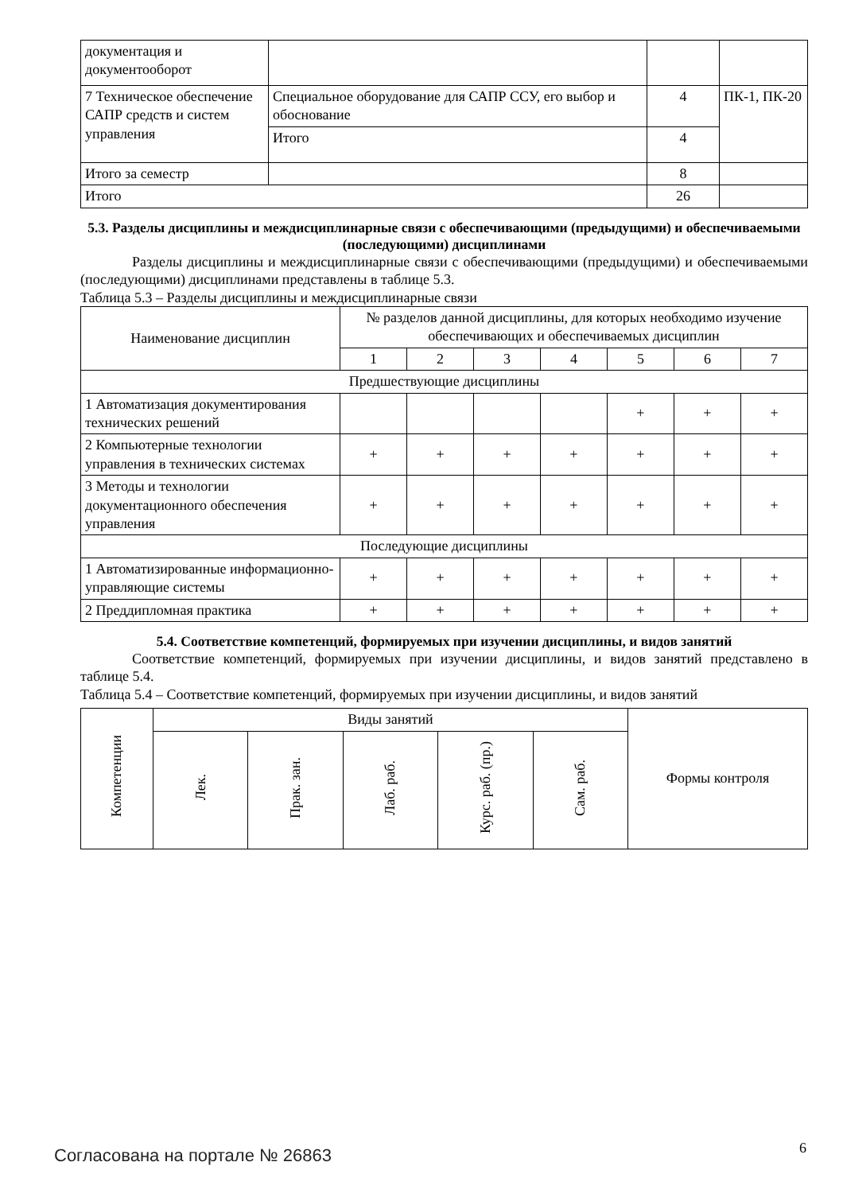| документация и документооборот | | | |
| 7 Техническое обеспечение САПР средств и систем управления | Специальное оборудование для САПР ССУ, его выбор и обоснование | 4 | ПК-1, ПК-20 |
| | Итого | 4 | |
| Итого за семестр | | 8 | |
| Итого | | 26 | |
5.3. Разделы дисциплины и междисциплинарные связи с обеспечивающими (предыдущими) и обеспечиваемыми (последующими) дисциплинами
Разделы дисциплины и междисциплинарные связи с обеспечивающими (предыдущими) и обеспечиваемыми (последующими) дисциплинами представлены в таблице 5.3.
Таблица 5.3 – Разделы дисциплины и междисциплинарные связи
| Наименование дисциплин | № разделов данной дисциплины, для которых необходимо изучение обеспечивающих и обеспечиваемых дисциплин | | | | | | |
| --- | --- | --- | --- | --- | --- | --- | --- |
| | 1 | 2 | 3 | 4 | 5 | 6 | 7 |
| Предшествующие дисциплины | | | | | | | |
| 1 Автоматизация документирования технических решений | | | | | + | + | + |
| 2 Компьютерные технологии управления в технических системах | + | + | + | + | + | + | + |
| 3 Методы и технологии документационного обеспечения управления | + | + | + | + | + | + | + |
| Последующие дисциплины | | | | | | | |
| 1 Автоматизированные информационно-управляющие системы | + | + | + | + | + | + | + |
| 2 Преддипломная практика | + | + | + | + | + | + | + |
5.4. Соответствие компетенций, формируемых при изучении дисциплины, и видов занятий
Соответствие компетенций, формируемых при изучении дисциплины, и видов занятий представлено в таблице 5.4.
Таблица 5.4 – Соответствие компетенций, формируемых при изучении дисциплины, и видов занятий
| Компетенции | Виды занятий | | | | | Формы контроля |
| --- | --- | --- | --- | --- | --- | --- |
| | Лек. | Прак. зан. | Лаб. раб. | Курс. раб. (пр.) | Сам. раб. | |
Согласована на портале № 26863 6